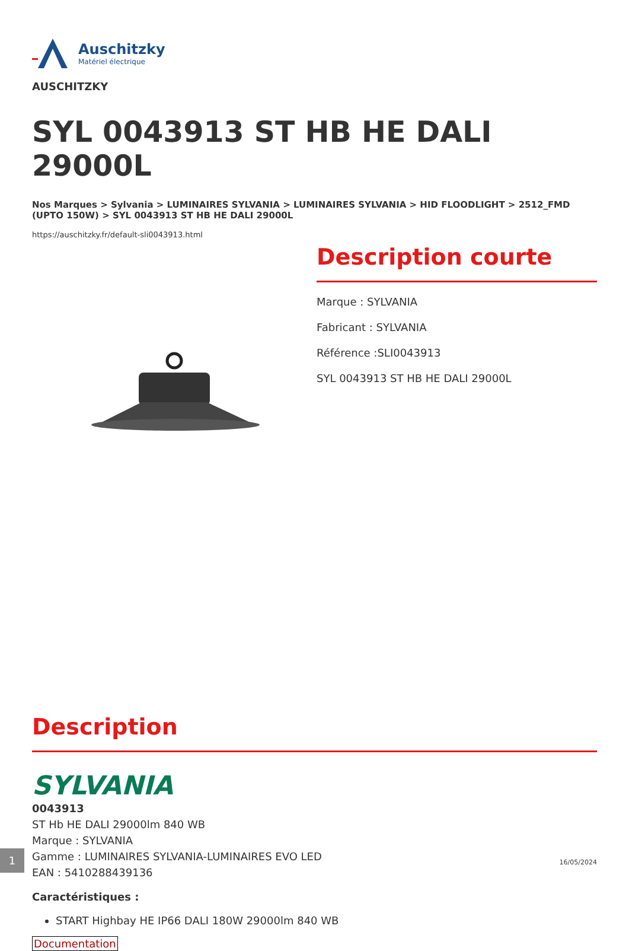Auschitzky
Matériel électrique
AUSCHITZKY
SYL 0043913 ST HB HE DALI 29000L
Nos Marques > Sylvania > LUMINAIRES SYLVANIA > LUMINAIRES SYLVANIA > HID FLOODLIGHT > 2512_FMD (UPTO 150W) > SYL 0043913 ST HB HE DALI 29000L
https://auschitzky.fr/default-sli0043913.html
Description courte
Marque : SYLVANIA
Fabricant : SYLVANIA
Référence :SLI0043913
SYL 0043913 ST HB HE DALI 29000L
Description
SYLVANIA
0043913
ST Hb HE DALI 29000lm 840 WB
Marque : SYLVANIA
Gamme : LUMINAIRES SYLVANIA-LUMINAIRES EVO LED
EAN : 5410288439136
Caractéristiques :
START Highbay HE IP66 DALI 180W 29000lm 840 WB
Documentation
1
16/05/2024